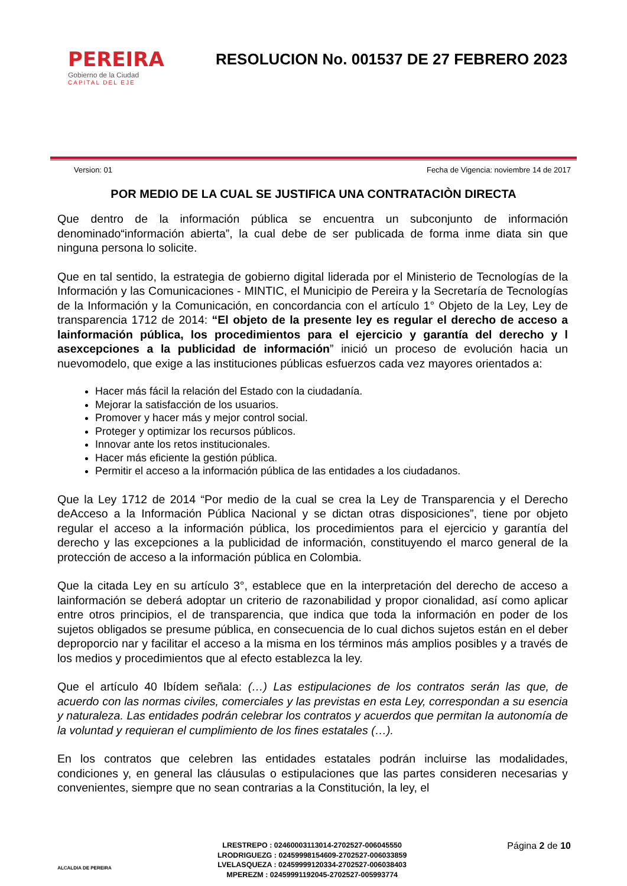PEREIRA
Gobierno de la Ciudad
CAPITAL DEL EJE
RESOLUCION No. 001537 DE 27 FEBRERO 2023
Version: 01 Fecha de Vigencia: noviembre 14 de 2017
POR MEDIO DE LA CUAL SE JUSTIFICA UNA CONTRATACIÒN DIRECTA
Que dentro de la información pública se encuentra un subconjunto de información denominado“información abierta”, la cual debe de ser publicada de forma inme diata sin que ninguna persona lo solicite.
Que en tal sentido, la estrategia de gobierno digital liderada por el Ministerio de Tecnologías de la Información y las Comunicaciones - MINTIC, el Municipio de Pereira y la Secretaría de Tecnologías de la Información y la Comunicación, en concordancia con el artículo 1° Objeto de la Ley, Ley de transparencia 1712 de 2014: “El objeto de la presente ley es regular el derecho de acceso a lainformación pública, los procedimientos para el ejercicio y garantía del derecho y l asexcepciones a la publicidad de información” inició un proceso de evolución hacia un nuevomodelo, que exige a las instituciones públicas esfuerzos cada vez mayores orientados a:
Hacer más fácil la relación del Estado con la ciudadanía.
Mejorar la satisfacción de los usuarios.
Promover y hacer más y mejor control social.
Proteger y optimizar los recursos públicos.
Innovar ante los retos institucionales.
Hacer más eficiente la gestión pública.
Permitir el acceso a la información pública de las entidades a los ciudadanos.
Que la Ley 1712 de 2014 “Por medio de la cual se crea la Ley de Transparencia y el Derecho deAcceso a la Información Pública Nacional y se dictan otras disposiciones”, tiene por objeto regular el acceso a la información pública, los procedimientos para el ejercicio y garantía del derecho y las excepciones a la publicidad de información, constituyendo el marco general de la protección de acceso a la información pública en Colombia.
Que la citada Ley en su artículo 3°, establece que en la interpretación del derecho de acceso a lainformación se deberá adoptar un criterio de razonabilidad y propor cionalidad, así como aplicar entre otros principios, el de transparencia, que indica que toda la información en poder de los sujetos obligados se presume pública, en consecuencia de lo cual dichos sujetos están en el deber deproporcio nar y facilitar el acceso a la misma en los términos más amplios posibles y a través de los medios y procedimientos que al efecto establezca la ley.
Que el artículo 40 Ibídem señala: (…) Las estipulaciones de los contratos serán las que, de acuerdo con las normas civiles, comerciales y las previstas en esta Ley, correspondan a su esencia y naturaleza. Las entidades podrán celebrar los contratos y acuerdos que permitan la autonomía de la voluntad y requieran el cumplimiento de los fines estatales (…).
En los contratos que celebren las entidades estatales podrán incluirse las modalidades, condiciones y, en general las cláusulas o estipulaciones que las partes consideren necesarias y convenientes, siempre que no sean contrarias a la Constitución, la ley, el
ALCALDIA DE PEREIRA
LRESTREPO : 02460003113014-2702527-006045550
LRODRIGUEZG : 02459998154609-2702527-006033859
LVELASQUEZA : 02459999120334-2702527-006038403
MPEREZM : 02459991192045-2702527-005993774
Página 2 de 10